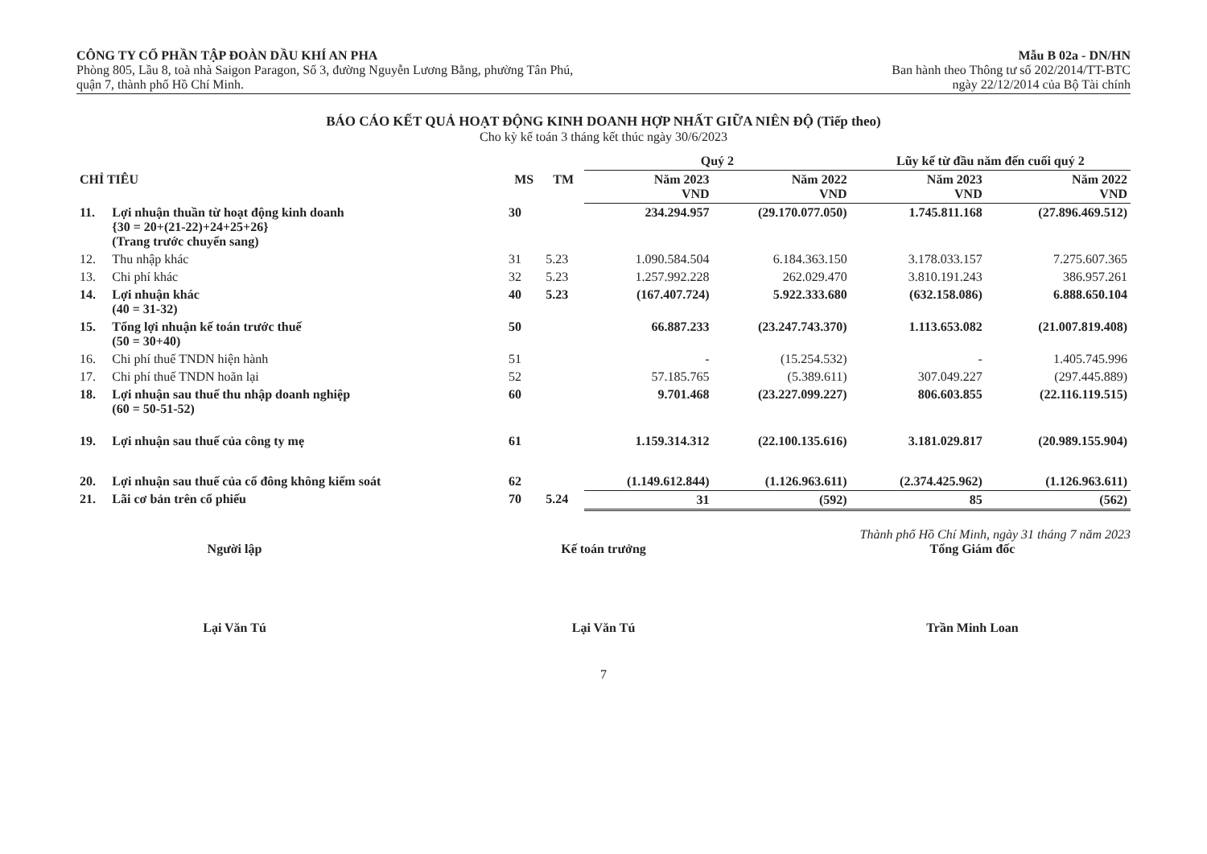CÔNG TY CỔ PHẦN TẬP ĐOÀN DẦU KHÍ AN PHA
Phòng 805, Lầu 8, toà nhà Saigon Paragon, Số 3, đường Nguyễn Lương Bằng, phường Tân Phú,
quận 7, thành phố Hồ Chí Minh.
Mẫu B 02a - DN/HN
Ban hành theo Thông tư số 202/2014/TT-BTC
ngày 22/12/2014 của Bộ Tài chính
BÁO CÁO KẾT QUẢ HOẠT ĐỘNG KINH DOANH HỢP NHẤT GIỮA NIÊN ĐỘ (Tiếp theo)
Cho kỳ kế toán 3 tháng kết thúc ngày 30/6/2023
| | | | | Quý 2 | | Lũy kế từ đầu năm đến cuối quý 2 | |
| --- | --- | --- | --- | --- | --- | --- | --- |
| CHỈ TIÊU | | MS | TM | Năm 2023 VND | Năm 2022 VND | Năm 2023 VND | Năm 2022 VND |
| 11. | Lợi nhuận thuần từ hoạt động kinh doanh {30 = 20+(21-22)+24+25+26} (Trang trước chuyển sang) | 30 | | 234.294.957 | (29.170.077.050) | 1.745.811.168 | (27.896.469.512) |
| 12. | Thu nhập khác | 31 | 5.23 | 1.090.584.504 | 6.184.363.150 | 3.178.033.157 | 7.275.607.365 |
| 13. | Chi phí khác | 32 | 5.23 | 1.257.992.228 | 262.029.470 | 3.810.191.243 | 386.957.261 |
| 14. | Lợi nhuận khác (40 = 31-32) | 40 | 5.23 | (167.407.724) | 5.922.333.680 | (632.158.086) | 6.888.650.104 |
| 15. | Tổng lợi nhuận kế toán trước thuế (50 = 30+40) | 50 | | 66.887.233 | (23.247.743.370) | 1.113.653.082 | (21.007.819.408) |
| 16. | Chi phí thuế TNDN hiện hành | 51 | | - | (15.254.532) | - | 1.405.745.996 |
| 17. | Chi phí thuế TNDN hoãn lại | 52 | | 57.185.765 | (5.389.611) | 307.049.227 | (297.445.889) |
| 18. | Lợi nhuận sau thuế thu nhập doanh nghiệp (60 = 50-51-52) | 60 | | 9.701.468 | (23.227.099.227) | 806.603.855 | (22.116.119.515) |
| 19. | Lợi nhuận sau thuế của công ty mẹ | 61 | | 1.159.314.312 | (22.100.135.616) | 3.181.029.817 | (20.989.155.904) |
| 20. | Lợi nhuận sau thuế của cổ đông không kiểm soát | 62 | | (1.149.612.844) | (1.126.963.611) | (2.374.425.962) | (1.126.963.611) |
| 21. | Lãi cơ bản trên cổ phiếu | 70 | 5.24 | 31 | (592) | 85 | (562) |
Thành phố Hồ Chí Minh, ngày 31 tháng 7 năm 2023
Người lập
Lại Văn Tú
Kế toán trưởng
Lại Văn Tú
Tổng Giám đốc
Trần Minh Loan
7